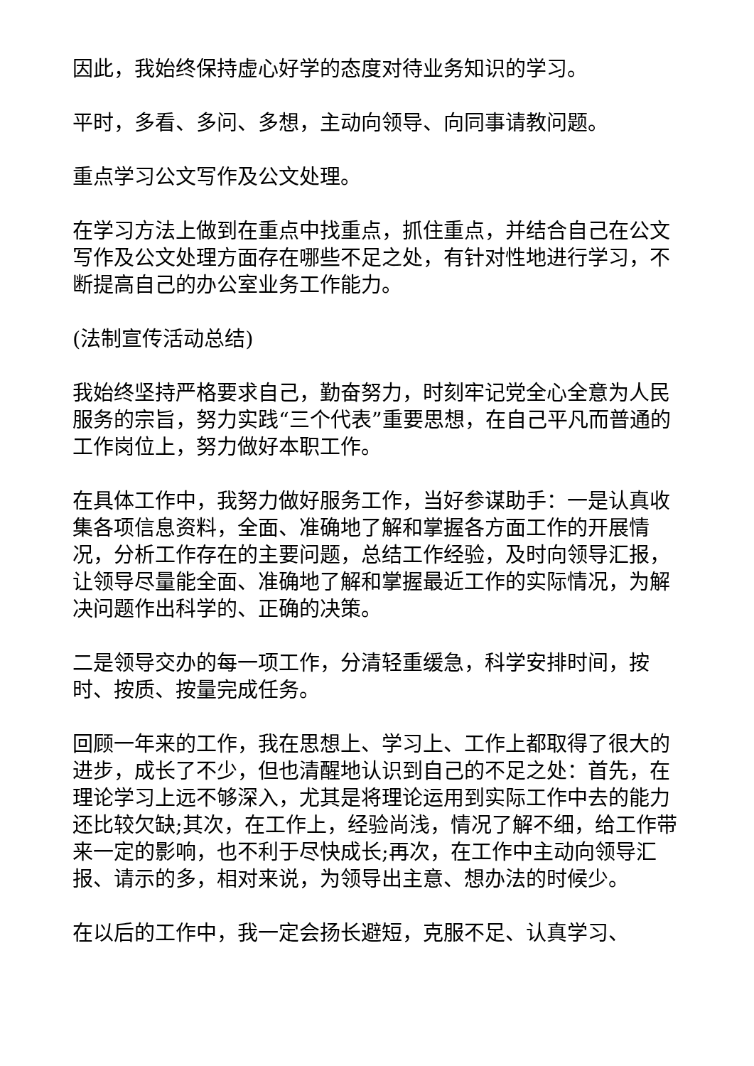因此，我始终保持虚心好学的态度对待业务知识的学习。
平时，多看、多问、多想，主动向领导、向同事请教问题。
重点学习公文写作及公文处理。
在学习方法上做到在重点中找重点，抓住重点，并结合自己在公文写作及公文处理方面存在哪些不足之处，有针对性地进行学习，不断提高自己的办公室业务工作能力。
(法制宣传活动总结)
我始终坚持严格要求自己，勤奋努力，时刻牢记党全心全意为人民服务的宗旨，努力实践“三个代表”重要思想，在自己平凡而普通的工作岗位上，努力做好本职工作。
在具体工作中，我努力做好服务工作，当好参谋助手：一是认真收集各项信息资料，全面、准确地了解和掌握各方面工作的开展情况，分析工作存在的主要问题，总结工作经验，及时向领导汇报，让领导尽量能全面、准确地了解和掌握最近工作的实际情况，为解决问题作出科学的、正确的决策。
二是领导交办的每一项工作，分清轻重缓急，科学安排时间，按时、按质、按量完成任务。
回顾一年来的工作，我在思想上、学习上、工作上都取得了很大的进步，成长了不少，但也清醒地认识到自己的不足之处：首先，在理论学习上远不够深入，尤其是将理论运用到实际工作中去的能力还比较欠缺;其次，在工作上，经验尚浅，情况了解不细，给工作带来一定的影响，也不利于尽快成长;再次，在工作中主动向领导汇报、请示的多，相对来说，为领导出主意、想办法的时候少。
在以后的工作中，我一定会扬长避短，克服不足、认真学习、